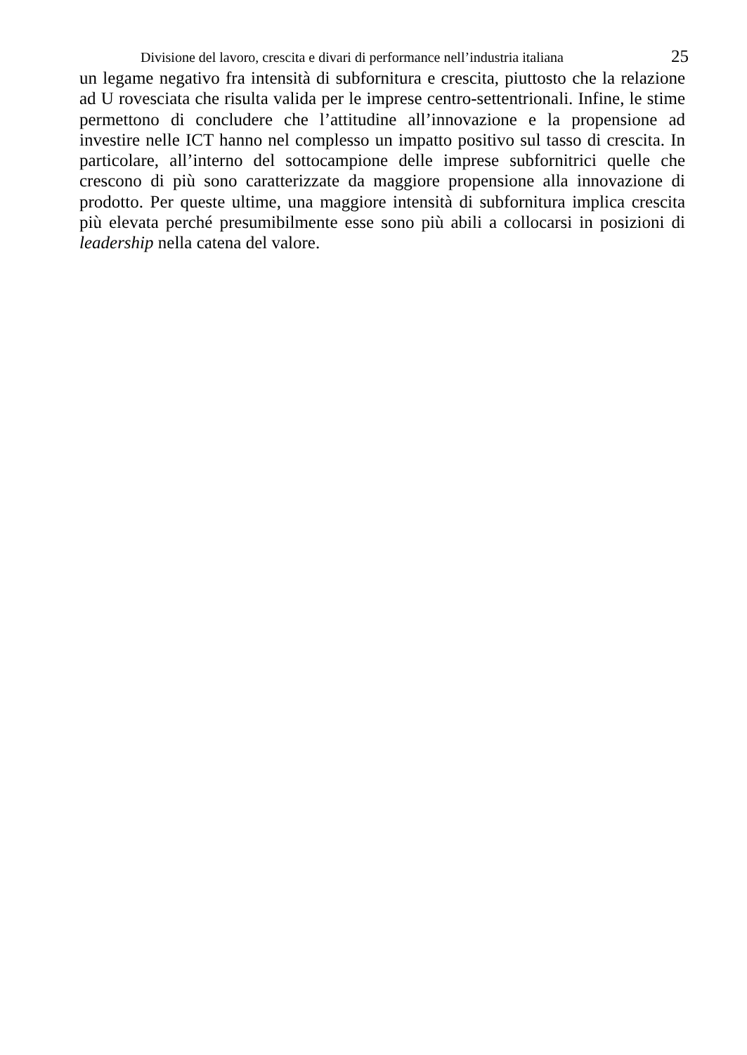Divisione del lavoro, crescita e divari di performance nell’industria italiana 25
un legame negativo fra intensità di subfornitura e crescita, piuttosto che la relazione ad U rovesciata che risulta valida per le imprese centro-settentrionali. Infine, le stime permettono di concludere che l’attitudine all’innovazione e la propensione ad investire nelle ICT hanno nel complesso un impatto positivo sul tasso di crescita. In particolare, all’interno del sottocampione delle imprese subfornitrici quelle che crescono di più sono caratterizzate da maggiore propensione alla innovazione di prodotto. Per queste ultime, una maggiore intensità di subfornitura implica crescita più elevata perché presumibilmente esse sono più abili a collocarsi in posizioni di leadership nella catena del valore.